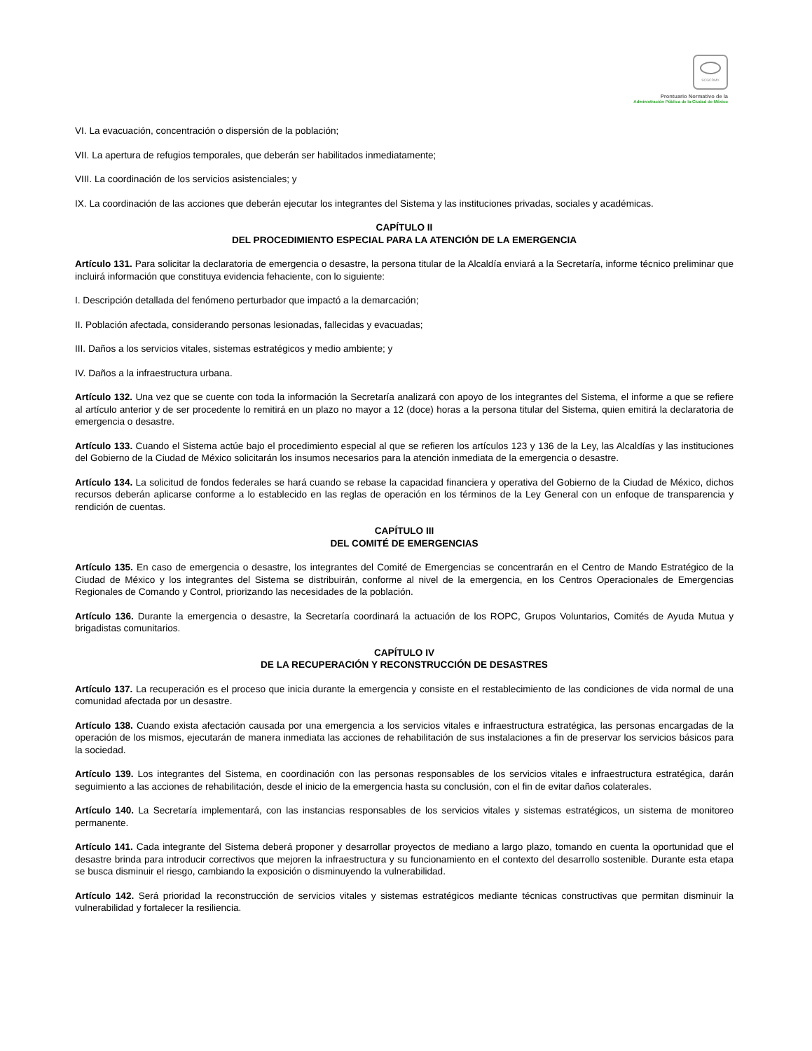SCGCDMX
Prontuario Normativo de la
Administración Pública de la Ciudad de México
VI. La evacuación, concentración o dispersión de la población;
VII. La apertura de refugios temporales, que deberán ser habilitados inmediatamente;
VIII. La coordinación de los servicios asistenciales; y
IX. La coordinación de las acciones que deberán ejecutar los integrantes del Sistema y las instituciones privadas, sociales y académicas.
CAPÍTULO II
DEL PROCEDIMIENTO ESPECIAL PARA LA ATENCIÓN DE LA EMERGENCIA
Artículo 131. Para solicitar la declaratoria de emergencia o desastre, la persona titular de la Alcaldía enviará a la Secretaría, informe técnico preliminar que incluirá información que constituya evidencia fehaciente, con lo siguiente:
I. Descripción detallada del fenómeno perturbador que impactó a la demarcación;
II. Población afectada, considerando personas lesionadas, fallecidas y evacuadas;
III. Daños a los servicios vitales, sistemas estratégicos y medio ambiente; y
IV. Daños a la infraestructura urbana.
Artículo 132. Una vez que se cuente con toda la información la Secretaría analizará con apoyo de los integrantes del Sistema, el informe a que se refiere al artículo anterior y de ser procedente lo remitirá en un plazo no mayor a 12 (doce) horas a la persona titular del Sistema, quien emitirá la declaratoria de emergencia o desastre.
Artículo 133. Cuando el Sistema actúe bajo el procedimiento especial al que se refieren los artículos 123 y 136 de la Ley, las Alcaldías y las instituciones del Gobierno de la Ciudad de México solicitarán los insumos necesarios para la atención inmediata de la emergencia o desastre.
Artículo 134. La solicitud de fondos federales se hará cuando se rebase la capacidad financiera y operativa del Gobierno de la Ciudad de México, dichos recursos deberán aplicarse conforme a lo establecido en las reglas de operación en los términos de la Ley General con un enfoque de transparencia y rendición de cuentas.
CAPÍTULO III
DEL COMITÉ DE EMERGENCIAS
Artículo 135. En caso de emergencia o desastre, los integrantes del Comité de Emergencias se concentrarán en el Centro de Mando Estratégico de la Ciudad de México y los integrantes del Sistema se distribuirán, conforme al nivel de la emergencia, en los Centros Operacionales de Emergencias Regionales de Comando y Control, priorizando las necesidades de la población.
Artículo 136. Durante la emergencia o desastre, la Secretaría coordinará la actuación de los ROPC, Grupos Voluntarios, Comités de Ayuda Mutua y brigadistas comunitarios.
CAPÍTULO IV
DE LA RECUPERACIÓN Y RECONSTRUCCIÓN DE DESASTRES
Artículo 137. La recuperación es el proceso que inicia durante la emergencia y consiste en el restablecimiento de las condiciones de vida normal de una comunidad afectada por un desastre.
Artículo 138. Cuando exista afectación causada por una emergencia a los servicios vitales e infraestructura estratégica, las personas encargadas de la operación de los mismos, ejecutarán de manera inmediata las acciones de rehabilitación de sus instalaciones a fin de preservar los servicios básicos para la sociedad.
Artículo 139. Los integrantes del Sistema, en coordinación con las personas responsables de los servicios vitales e infraestructura estratégica, darán seguimiento a las acciones de rehabilitación, desde el inicio de la emergencia hasta su conclusión, con el fin de evitar daños colaterales.
Artículo 140. La Secretaría implementará, con las instancias responsables de los servicios vitales y sistemas estratégicos, un sistema de monitoreo permanente.
Artículo 141. Cada integrante del Sistema deberá proponer y desarrollar proyectos de mediano a largo plazo, tomando en cuenta la oportunidad que el desastre brinda para introducir correctivos que mejoren la infraestructura y su funcionamiento en el contexto del desarrollo sostenible. Durante esta etapa se busca disminuir el riesgo, cambiando la exposición o disminuyendo la vulnerabilidad.
Artículo 142. Será prioridad la reconstrucción de servicios vitales y sistemas estratégicos mediante técnicas constructivas que permitan disminuir la vulnerabilidad y fortalecer la resiliencia.